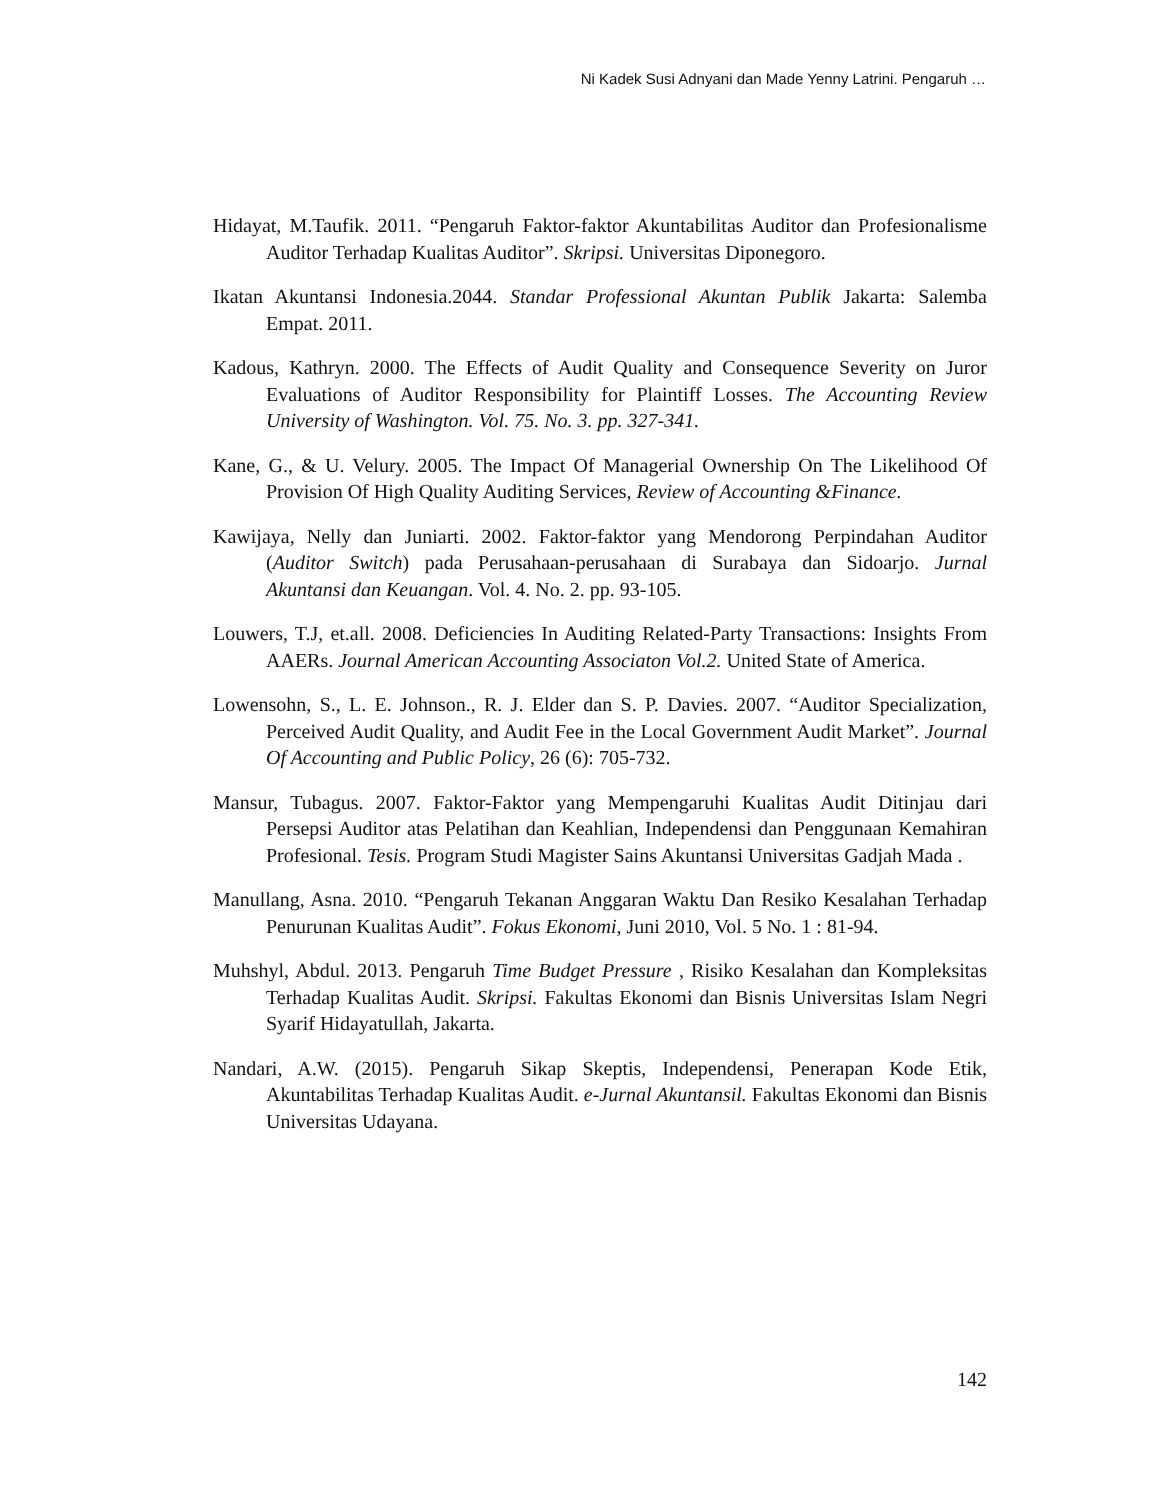Ni Kadek Susi Adnyani dan Made Yenny Latrini. Pengaruh …
Hidayat, M.Taufik. 2011. “Pengaruh Faktor-faktor Akuntabilitas Auditor dan Profesionalisme Auditor Terhadap Kualitas Auditor”. Skripsi. Universitas Diponegoro.
Ikatan Akuntansi Indonesia.2044. Standar Professional Akuntan Publik Jakarta: Salemba Empat. 2011.
Kadous, Kathryn. 2000. The Effects of Audit Quality and Consequence Severity on Juror Evaluations of Auditor Responsibility for Plaintiff Losses. The Accounting Review University of Washington. Vol. 75. No. 3. pp. 327-341.
Kane, G., & U. Velury. 2005. The Impact Of Managerial Ownership On The Likelihood Of Provision Of High Quality Auditing Services, Review of Accounting &Finance.
Kawijaya, Nelly dan Juniarti. 2002. Faktor-faktor yang Mendorong Perpindahan Auditor (Auditor Switch) pada Perusahaan-perusahaan di Surabaya dan Sidoarjo. Jurnal Akuntansi dan Keuangan. Vol. 4. No. 2. pp. 93-105.
Louwers, T.J, et.all. 2008. Deficiencies In Auditing Related-Party Transactions: Insights From AAERs. Journal American Accounting Associaton Vol.2. United State of America.
Lowensohn, S., L. E. Johnson., R. J. Elder dan S. P. Davies. 2007. “Auditor Specialization, Perceived Audit Quality, and Audit Fee in the Local Government Audit Market”. Journal Of Accounting and Public Policy, 26 (6): 705-732.
Mansur, Tubagus. 2007. Faktor-Faktor yang Mempengaruhi Kualitas Audit Ditinjau dari Persepsi Auditor atas Pelatihan dan Keahlian, Independensi dan Penggunaan Kemahiran Profesional. Tesis. Program Studi Magister Sains Akuntansi Universitas Gadjah Mada .
Manullang, Asna. 2010. “Pengaruh Tekanan Anggaran Waktu Dan Resiko Kesalahan Terhadap Penurunan Kualitas Audit”. Fokus Ekonomi, Juni 2010, Vol. 5 No. 1 : 81-94.
Muhshyl, Abdul. 2013. Pengaruh Time Budget Pressure , Risiko Kesalahan dan Kompleksitas Terhadap Kualitas Audit. Skripsi. Fakultas Ekonomi dan Bisnis Universitas Islam Negri Syarif Hidayatullah, Jakarta.
Nandari, A.W. (2015). Pengaruh Sikap Skeptis, Independensi, Penerapan Kode Etik, Akuntabilitas Terhadap Kualitas Audit. e-Jurnal Akuntansil. Fakultas Ekonomi dan Bisnis Universitas Udayana.
142